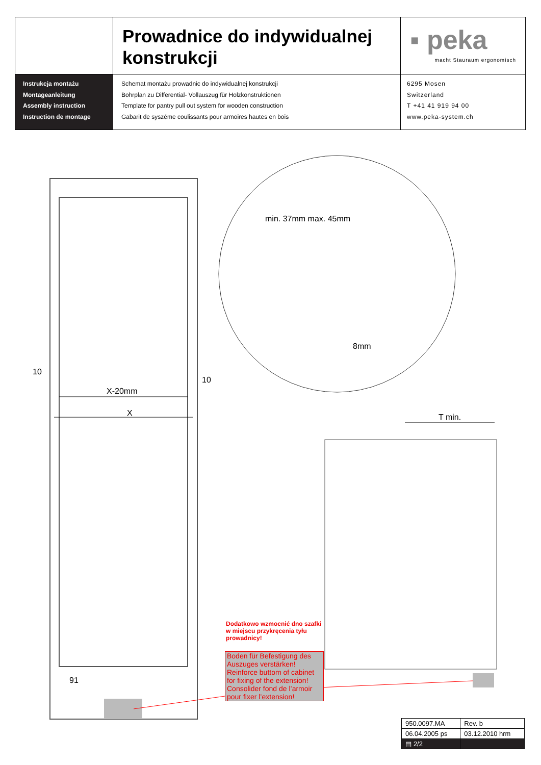Prowadnice do indywidualnej konstrukcji
▪ peka
macht Stauraum ergonomisch
Instrukcja montażu
Montageanleitung
Assembly instruction
Instruction de montage
Schemat montażu prowadnic do indywidualnej konstrukcji
Bohrplan zu Differential- Vollauszug für Holzkonstruktionen
Template for pantry pull out system for wooden construction
Gabarit de syszéme coulissants pour armoires hautes en bois
6295 Mosen
Switzerland
T +41 41 919 94 00
www.peka-system.ch
10
10
X-20mm
X
min. 37mm max. 45mm
8mm
T min.
91
Dodatkowo wzmocnić dno szafki w miejscu przykręcenia tyłu prowadnicy!
Boden für Befestigung des Auszuges verstärken!
Reinforce buttom of cabinet for fixing of the extension!
Consolider fond de l’armoir pour fixer l’extension!
| 950.0097.MA | Rev. b |
| 06.04.2005 ps | 03.12.2010 hrm |
| ▤ 2/2 | |